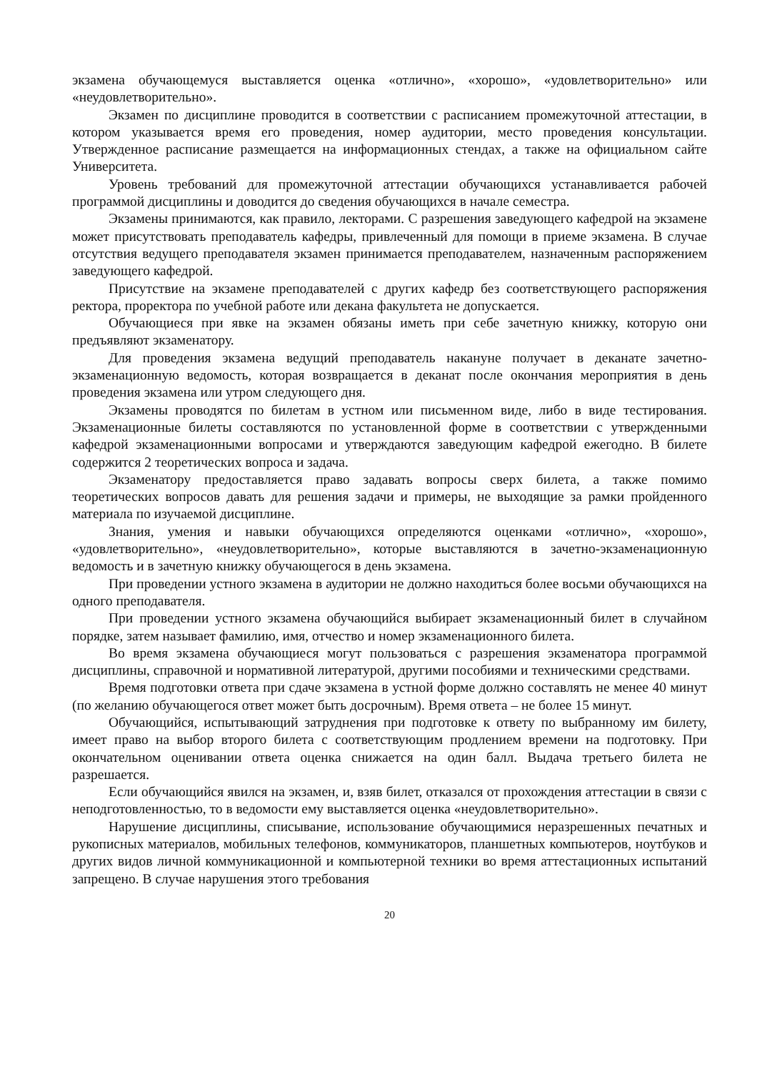экзамена обучающемуся выставляется оценка «отлично», «хорошо», «удовлетворительно» или «неудовлетворительно».
Экзамен по дисциплине проводится в соответствии с расписанием промежуточной аттестации, в котором указывается время его проведения, номер аудитории, место проведения консультации. Утвержденное расписание размещается на информационных стендах, а также на официальном сайте Университета.
Уровень требований для промежуточной аттестации обучающихся устанавливается рабочей программой дисциплины и доводится до сведения обучающихся в начале семестра.
Экзамены принимаются, как правило, лекторами. С разрешения заведующего кафедрой на экзамене может присутствовать преподаватель кафедры, привлеченный для помощи в приеме экзамена. В случае отсутствия ведущего преподавателя экзамен принимается преподавателем, назначенным распоряжением заведующего кафедрой.
Присутствие на экзамене преподавателей с других кафедр без соответствующего распоряжения ректора, проректора по учебной работе или декана факультета не допускается.
Обучающиеся при явке на экзамен обязаны иметь при себе зачетную книжку, которую они предъявляют экзаменатору.
Для проведения экзамена ведущий преподаватель накануне получает в деканате зачетно-экзаменационную ведомость, которая возвращается в деканат после окончания мероприятия в день проведения экзамена или утром следующего дня.
Экзамены проводятся по билетам в устном или письменном виде, либо в виде тестирования. Экзаменационные билеты составляются по установленной форме в соответствии с утвержденными кафедрой экзаменационными вопросами и утверждаются заведующим кафедрой ежегодно. В билете содержится 2 теоретических вопроса и задача.
Экзаменатору предоставляется право задавать вопросы сверх билета, а также помимо теоретических вопросов давать для решения задачи и примеры, не выходящие за рамки пройденного материала по изучаемой дисциплине.
Знания, умения и навыки обучающихся определяются оценками «отлично», «хорошо», «удовлетворительно», «неудовлетворительно», которые выставляются в зачетно-экзаменационную ведомость и в зачетную книжку обучающегося в день экзамена.
При проведении устного экзамена в аудитории не должно находиться более восьми обучающихся на одного преподавателя.
При проведении устного экзамена обучающийся выбирает экзаменационный билет в случайном порядке, затем называет фамилию, имя, отчество и номер экзаменационного билета.
Во время экзамена обучающиеся могут пользоваться с разрешения экзаменатора программой дисциплины, справочной и нормативной литературой, другими пособиями и техническими средствами.
Время подготовки ответа при сдаче экзамена в устной форме должно составлять не менее 40 минут (по желанию обучающегося ответ может быть досрочным). Время ответа – не более 15 минут.
Обучающийся, испытывающий затруднения при подготовке к ответу по выбранному им билету, имеет право на выбор второго билета с соответствующим продлением времени на подготовку. При окончательном оценивании ответа оценка снижается на один балл. Выдача третьего билета не разрешается.
Если обучающийся явился на экзамен, и, взяв билет, отказался от прохождения аттестации в связи с неподготовленностью, то в ведомости ему выставляется оценка «неудовлетворительно».
Нарушение дисциплины, списывание, использование обучающимися неразрешенных печатных и рукописных материалов, мобильных телефонов, коммуникаторов, планшетных компьютеров, ноутбуков и других видов личной коммуникационной и компьютерной техники во время аттестационных испытаний запрещено. В случае нарушения этого требования
20